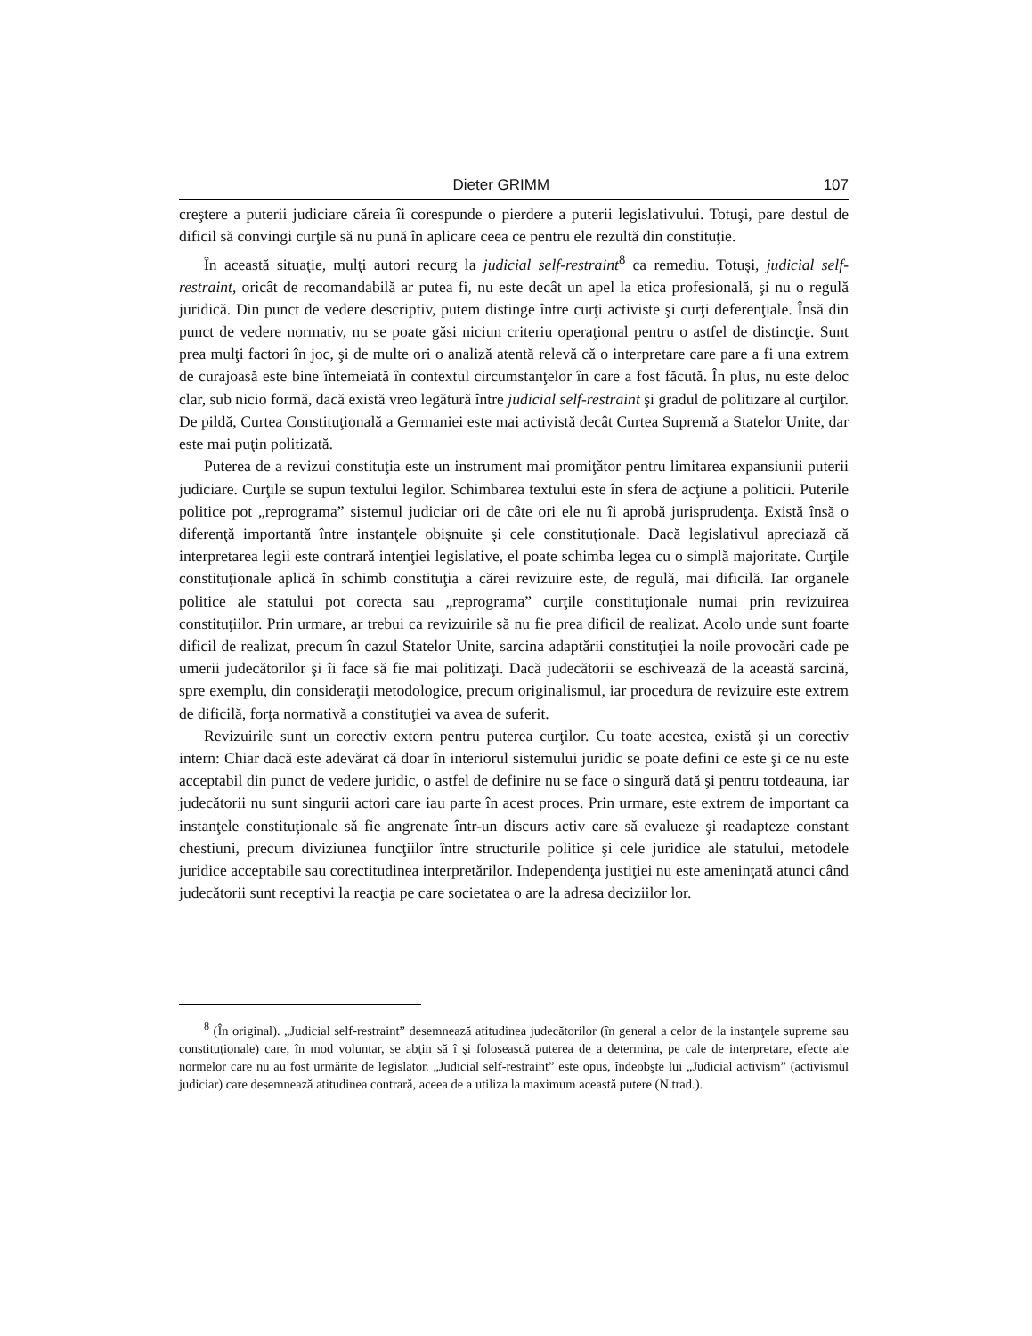Dieter GRIMM 107
creştere a puterii judiciare căreia îi corespunde o pierdere a puterii legislativului. Totuşi, pare destul de dificil să convingi curţile să nu pună în aplicare ceea ce pentru ele rezultă din constituţie.
În această situaţie, mulţi autori recurg la judicial self-restraint<sup>8</sup> ca remediu. Totuşi, judicial self-restraint, oricât de recomandabilă ar putea fi, nu este decât un apel la etica profesională, şi nu o regulă juridică. Din punct de vedere descriptiv, putem distinge între curţi activiste şi curţi deferenţiale. Însă din punct de vedere normativ, nu se poate găsi niciun criteriu operaţional pentru o astfel de distincţie. Sunt prea mulţi factori în joc, şi de multe ori o analiză atentă relevă că o interpretare care pare a fi una extrem de curajoasă este bine întemeiată în contextul circumstanţelor în care a fost făcută. În plus, nu este deloc clar, sub nicio formă, dacă există vreo legătură între judicial self-restraint şi gradul de politizare al curţilor. De pildă, Curtea Constituţională a Germaniei este mai activistă decât Curtea Supremă a Statelor Unite, dar este mai puţin politizată.
Puterea de a revizui constituţia este un instrument mai promiţător pentru limitarea expansiunii puterii judiciare. Curţile se supun textului legilor. Schimbarea textului este în sfera de acţiune a politicii. Puterile politice pot „reprograma” sistemul judiciar ori de câte ori ele nu îi aprobă jurisprudenţa. Există însă o diferenţă importantă între instanţele obişnuite şi cele constituţionale. Dacă legislativul apreciază că interpretarea legii este contrară intenţiei legislative, el poate schimba legea cu o simplă majoritate. Curţile constituţionale aplică în schimb constituţia a cărei revizuire este, de regulă, mai dificilă. Iar organele politice ale statului pot corecta sau „reprograma” curţile constituţionale numai prin revizuirea constituţiilor. Prin urmare, ar trebui ca revizuirile să nu fie prea dificil de realizat. Acolo unde sunt foarte dificil de realizat, precum în cazul Statelor Unite, sarcina adaptării constituţiei la noile provocări cade pe umerii judecătorilor şi îi face să fie mai politizaţi. Dacă judecătorii se eschivează de la această sarcină, spre exemplu, din consideraţii metodologice, precum originalismul, iar procedura de revizuire este extrem de dificilă, forţa normativă a constituţiei va avea de suferit.
Revizuirile sunt un corectiv extern pentru puterea curţilor. Cu toate acestea, există şi un corectiv intern: Chiar dacă este adevărat că doar în interiorul sistemului juridic se poate defini ce este şi ce nu este acceptabil din punct de vedere juridic, o astfel de definire nu se face o singură dată şi pentru totdeauna, iar judecătorii nu sunt singurii actori care iau parte în acest proces. Prin urmare, este extrem de important ca instanţele constituţionale să fie angrenate într-un discurs activ care să evalueze şi readapteze constant chestiuni, precum diviziunea funcţiilor între structurile politice şi cele juridice ale statului, metodele juridice acceptabile sau corectitudinea interpretărilor. Independenţa justiţiei nu este ameninţată atunci când judecătorii sunt receptivi la reacţia pe care societatea o are la adresa deciziilor lor.
<sup>8</sup> (În original). „Judicial self-restraint” desemnează atitudinea judecătorilor (în general a celor de la instanţele supreme sau constituţionale) care, în mod voluntar, se abţin să î şi folosească puterea de a determina, pe cale de interpretare, efecte ale normelor care nu au fost urmărite de legislator. „Judicial self-restraint” este opus, îndeobşte lui „Judicial activism” (activismul judiciar) care desemnează atitudinea contrară, aceea de a utiliza la maximum această putere (N.trad.).